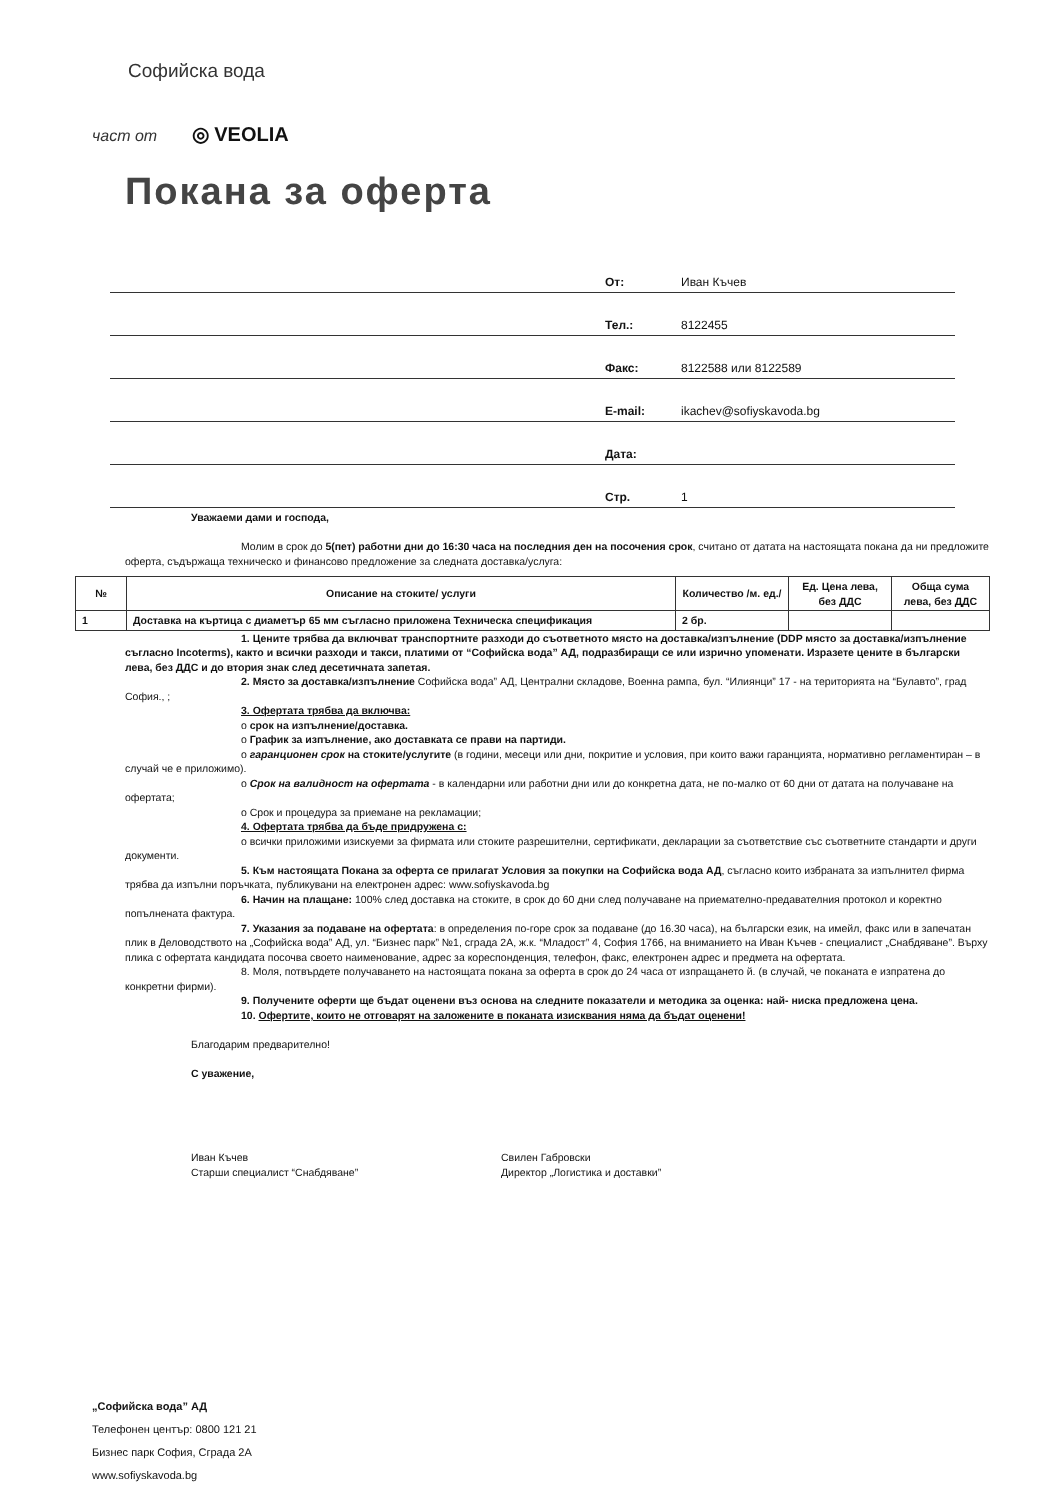Софийска вода
част от ◎ VEOLIA
Покана за оферта
От: Иван Къчев
Тел.: 8122455
Факс: 8122588 или 8122589
E-mail: ikachev@sofiyskavoda.bg
Дата:
Стр. 1
Уважаеми дами и господа,
Молим в срок до 5(пет) работни дни до 16:30 часа на последния ден на посочения срок, считано от датата на настоящата покана да ни предложите оферта, съдържаща техническо и финансово предложение за следната доставка/услуга:
| № | Описание на стоките/ услуги | Количество /м. ед./ | Ед. Цена лева, без ДДС | Обща сума лева, без ДДС |
| --- | --- | --- | --- | --- |
| 1 | Доставка на къртица с диаметър 65 мм съгласно приложена Техническа спецификация | 2 бр. | | |
1. Цените трябва да включват транспортните разходи до съответното място на доставка/изпълнение (DDP място за доставка/изпълнение съгласно Incoterms), както и всички разходи и такси, платими от “Софийска вода” АД, подразбиращи се или изрично упоменати. Изразете цените в български лева, без ДДС и до втория знак след десетичната запетая.
2. Място за доставка/изпълнение Софийска вода” АД, Централни складове, Военна рампа, бул. “Илиянци” 17 - на територията на “Булавто”, град София., ;
3. Офертата трябва да включва:
o срок на изпълнение/доставка.
o График за изпълнение, ако доставката се прави на партиди.
o гаранционен срок на стоките/услугите (в години, месеци или дни, покритие и условия, при които важи гаранцията, нормативно регламентиран – в случай че е приложимо).
o Срок на валидност на офертата - в календарни или работни дни или до конкретна дата, не по-малко от 60 дни от датата на получаване на офертата;
o Срок и процедура за приемане на рекламации;
4. Офертата трябва да бъде придружена с:
o всички приложими изискуеми за фирмата или стоките разрешителни, сертификати, декларации за съответствие със съответните стандарти и други документи.
5. Към настоящата Покана за оферта се прилагат Условия за покупки на Софийска вода АД, съгласно които избраната за изпълнител фирма трябва да изпълни поръчката, публикувани на електронен адрес: www.sofiyskavoda.bg
6. Начин на плащане: 100% след доставка на стоките, в срок до 60 дни след получаване на приемателно-предавателния протокол и коректно попълнената фактура.
7. Указания за подаване на офертата: в определения по-горе срок за подаване (до 16.30 часа), на български език, на имейл, факс или в запечатан плик в Деловодството на „Софийска вода” АД, ул. “Бизнес парк” №1, сграда 2А, ж.к. “Младост” 4, София 1766, на вниманието на Иван Къчев - специалист „Снабдяване”. Върху плика с офертата кандидата посочва своето наименование, адрес за кореспонденция, телефон, факс, електронен адрес и предмета на офертата.
8. Моля, потвърдете получаването на настоящата покана за оферта в срок до 24 часа от изпращането й. (в случай, че поканата е изпратена до конкретни фирми).
9. Получените оферти ще бъдат оценени въз основа на следните показатели и методика за оценка: най- ниска предложена цена.
10. Офертите, които не отговарят на заложените в поканата изисквания няма да бъдат оценени!
Благодарим предварително!
С уважение,
Иван Къчев
Старши специалист “Снабдяване”
Свилен Габровски
Директор „Логистика и доставки”
„Софийска вода” АД
Телефонен център: 0800 121 21
Бизнес парк София, Сграда 2А
www.sofiyskavoda.bg